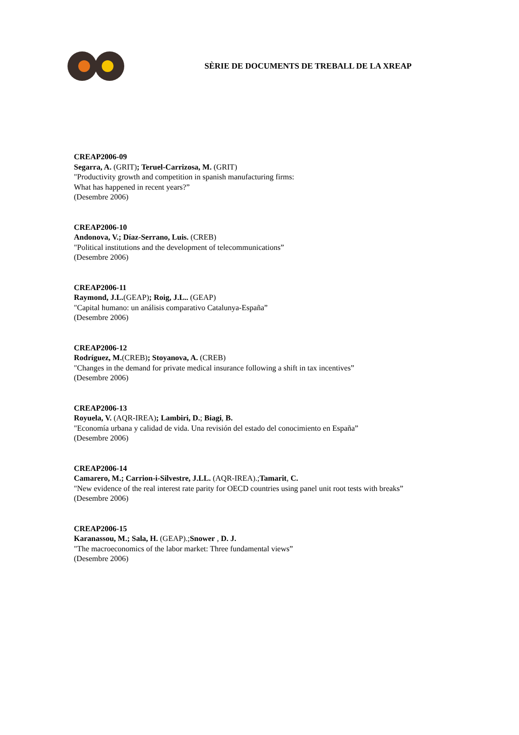SÈRIE DE DOCUMENTS DE TREBALL DE LA XREAP
CREAP2006-09
Segarra, A. (GRIT); Teruel-Carrizosa, M. (GRIT)
"Productivity growth and competition in spanish manufacturing firms:
What has happened in recent years?”
(Desembre 2006)
CREAP2006-10
Andonova, V.; Díaz-Serrano, Luis. (CREB)
"Political institutions and the development of telecommunications”
(Desembre 2006)
CREAP2006-11
Raymond, J.L.(GEAP); Roig, J.L.. (GEAP)
"Capital humano: un análisis comparativo Catalunya-España”
(Desembre 2006)
CREAP2006-12
Rodríguez, M.(CREB); Stoyanova, A. (CREB)
"Changes in the demand for private medical insurance following a shift in tax incentives”
(Desembre 2006)
CREAP2006-13
Royuela, V. (AQR-IREA); Lambiri, D.; Biagi, B.
"Economía urbana y calidad de vida. Una revisión del estado del conocimiento en España”
(Desembre 2006)
CREAP2006-14
Camarero, M.; Carrion-i-Silvestre, J.LL. (AQR-IREA).;Tamarit, C.
"New evidence of the real interest rate parity for OECD countries using panel unit root tests with breaks”
(Desembre 2006)
CREAP2006-15
Karanassou, M.; Sala, H. (GEAP).;Snower , D. J.
"The macroeconomics of the labor market: Three fundamental views”
(Desembre 2006)